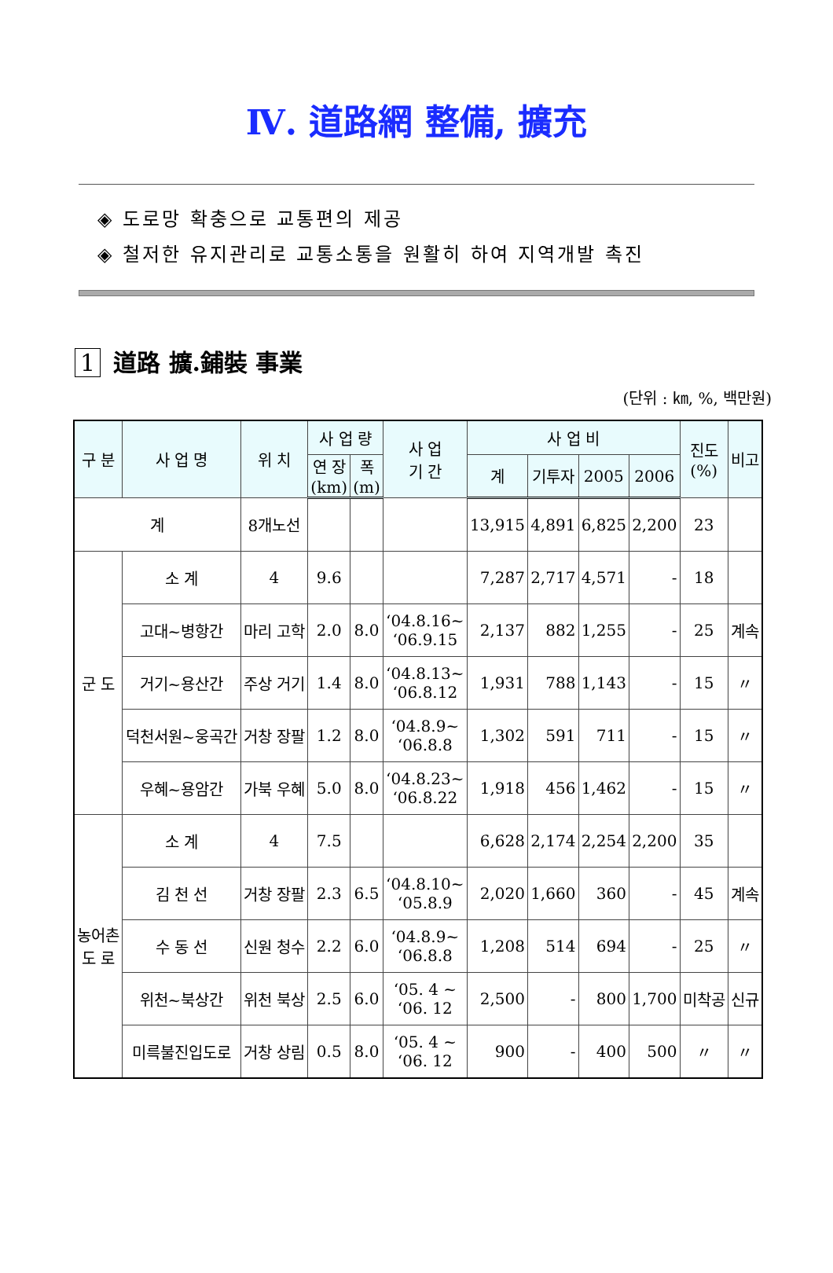Ⅳ. 道路網 整備, 擴充
◈ 도로망 확충으로 교통편의 제공
◈ 철저한 유지관리로 교통소통을 원활히 하여 지역개발 촉진
1 道路 擴.鋪裝 事業
(단위 : ㎞, %, 백만원)
| 구 분 | 사 업 명 | 위 치 | 사 업 량 | | 사 업 기 간 | 사 업 비 | | | | 진도 (%) | 비고 |
| --- | --- | --- | --- | --- | --- | --- | --- | --- | --- | --- | --- |
| | | | 연 장 (km) | 폭 (m) | | 계 | 기투자 | 2005 | 2006 | | |
| 계 | | 8개노선 | | | | 13,915 | 4,891 | 6,825 | 2,200 | 23 | |
| 군 도 | 소 계 | 4 | 9.6 | | | 7,287 | 2,717 | 4,571 | - | 18 | |
| | 고대~병항간 | 마리 고학 | 2.0 | 8.0 | ‘04.8.16~ ‘06.9.15 | 2,137 | 882 | 1,255 | - | 25 | 계속 |
| | 거기~용산간 | 주상 거기 | 1.4 | 8.0 | ‘04.8.13~ ‘06.8.12 | 1,931 | 788 | 1,143 | - | 15 | 〃 |
| | 덕천서원~웅곡간 | 거창 장팔 | 1.2 | 8.0 | ‘04.8.9~ ‘06.8.8 | 1,302 | 591 | 711 | - | 15 | 〃 |
| | 우혜~용암간 | 가북 우혜 | 5.0 | 8.0 | ‘04.8.23~ ‘06.8.22 | 1,918 | 456 | 1,462 | - | 15 | 〃 |
| 농어촌 도 로 | 소 계 | 4 | 7.5 | | | 6,628 | 2,174 | 2,254 | 2,200 | 35 | |
| | 김 천 선 | 거창 장팔 | 2.3 | 6.5 | ‘04.8.10~ ‘05.8.9 | 2,020 | 1,660 | 360 | - | 45 | 계속 |
| | 수 동 선 | 신원 청수 | 2.2 | 6.0 | ‘04.8.9~ ‘06.8.8 | 1,208 | 514 | 694 | - | 25 | 〃 |
| | 위천~북상간 | 위천 북상 | 2.5 | 6.0 | ‘05. 4 ~ ‘06. 12 | 2,500 | - | 800 | 1,700 | 미착공 | 신규 |
| | 미륵불진입도로 | 거창 상림 | 0.5 | 8.0 | ‘05. 4 ~ ‘06. 12 | 900 | - | 400 | 500 | 〃 | 〃 |